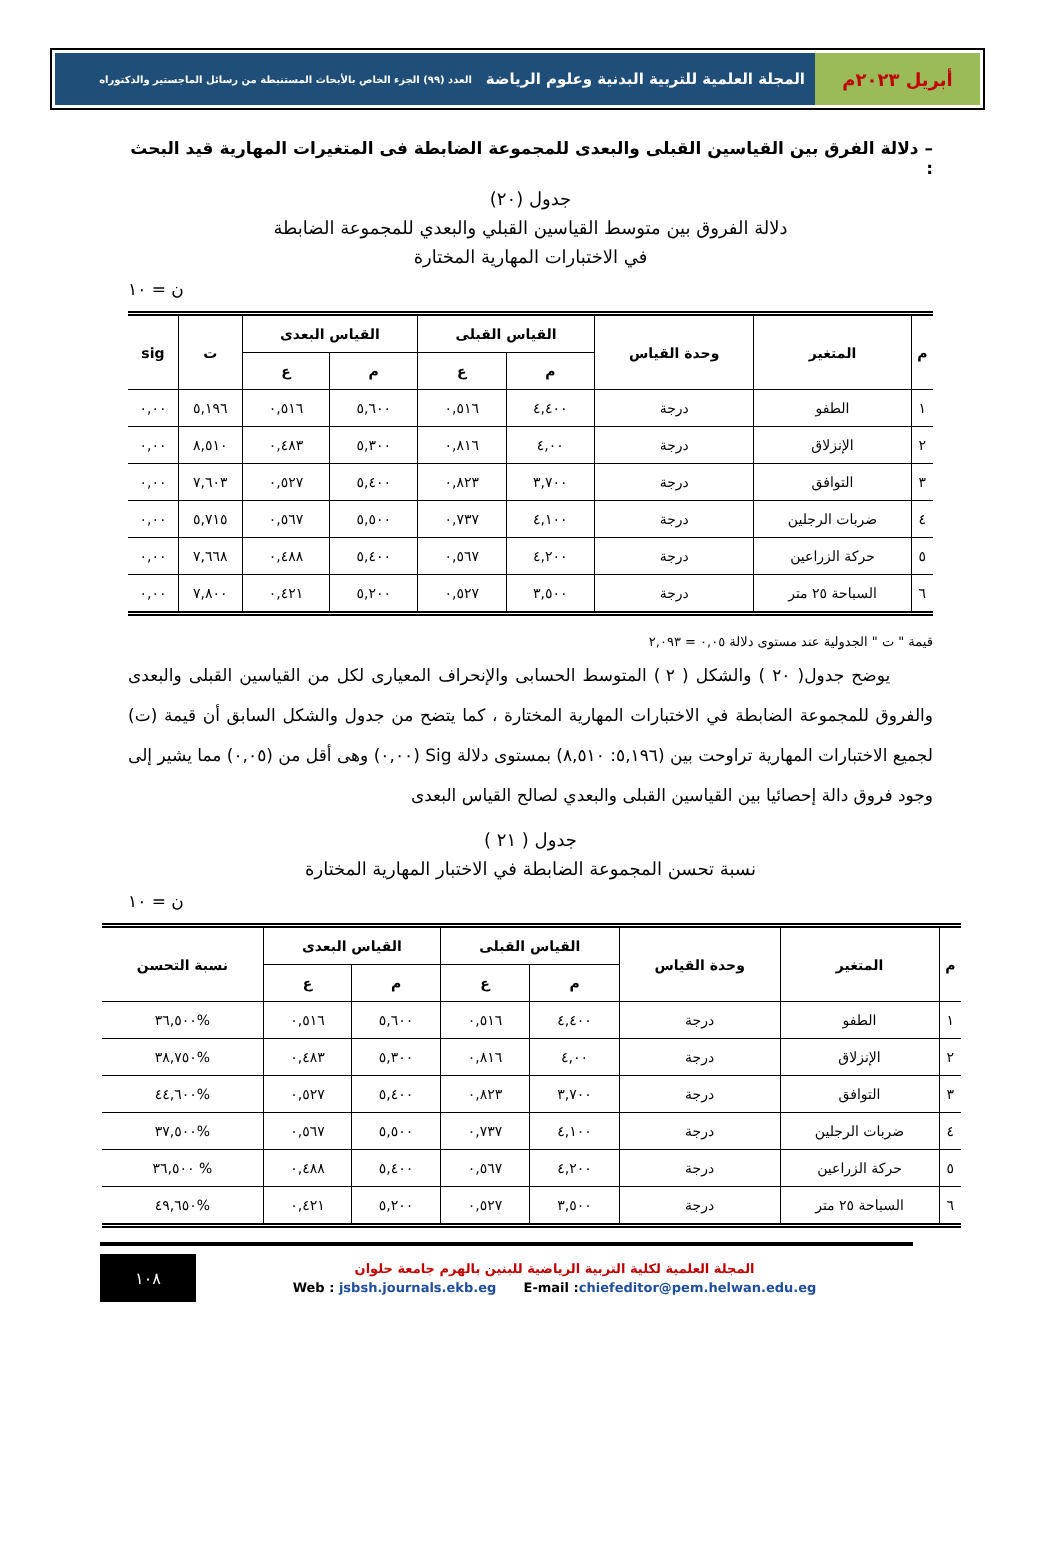أبريل ٢٠٢٣م
المجلة العلمية للتربية البدنية وعلوم الرياضة العدد (٩٩) الجزء الخاص بالأبحاث المستنبطة من رسائل الماجستير والدكتوراه
– دلالة الفرق بين القياسين القبلى والبعدى للمجموعة الضابطة فى المتغيرات المهارية قيد البحث :
جدول (٢٠)
دلالة الفروق بين متوسط القياسين القبلي والبعدي للمجموعة الضابطة
في الاختبارات المهارية المختارة
ن = ١٠
| م | المتغير | وحدة القياس | القياس القبلى | | القياس البعدى | | ت | sig |
| --- | --- | --- | --- | --- | --- | --- | --- | --- |
| | | | م | ع | م | ع | | |
| ١ | الطفو | درجة | ٤,٤٠٠ | ٠,٥١٦ | ٥,٦٠٠ | ٠,٥١٦ | ٥,١٩٦ | ٠,٠٠ |
| ٢ | الإنزلاق | درجة | ٤,٠٠ | ٠,٨١٦ | ٥,٣٠٠ | ٠,٤٨٣ | ٨,٥١٠ | ٠,٠٠ |
| ٣ | التوافق | درجة | ٣,٧٠٠ | ٠,٨٢٣ | ٥,٤٠٠ | ٠,٥٢٧ | ٧,٦٠٣ | ٠,٠٠ |
| ٤ | ضربات الرجلين | درجة | ٤,١٠٠ | ٠,٧٣٧ | ٥,٥٠٠ | ٠,٥٦٧ | ٥,٧١٥ | ٠,٠٠ |
| ٥ | حركة الزراعين | درجة | ٤,٢٠٠ | ٠,٥٦٧ | ٥,٤٠٠ | ٠,٤٨٨ | ٧,٦٦٨ | ٠,٠٠ |
| ٦ | السباحة ٢٥ متر | درجة | ٣,٥٠٠ | ٠,٥٢٧ | ٥,٢٠٠ | ٠,٤٢١ | ٧,٨٠٠ | ٠,٠٠ |
قيمة " ت " الجدولية عند مستوى دلالة ٠,٠٥ = ٢,٠٩٣
يوضح جدول( ٢٠ ) والشكل ( ٢ ) المتوسط الحسابى والإنحراف المعيارى لكل من القياسين القبلى والبعدى والفروق للمجموعة الضابطة في الاختبارات المهارية المختارة ، كما يتضح من جدول والشكل السابق أن قيمة (ت) لجميع الاختبارات المهارية تراوحت بين (٥,١٩٦: ٨,٥١٠) بمستوى دلالة Sig (٠,٠٠) وهى أقل من (٠,٠٥) مما يشير إلى وجود فروق دالة إحصائيا بين القياسين القبلى والبعدي لصالح القياس البعدى
جدول ( ٢١ )
نسبة تحسن المجموعة الضابطة في الاختبار المهارية المختارة
ن = ١٠
| م | المتغير | وحدة القياس | القياس القبلى | | القياس البعدى | | نسبة التحسن |
| --- | --- | --- | --- | --- | --- | --- | --- |
| | | | م | ع | م | ع | |
| ١ | الطفو | درجة | ٤,٤٠٠ | ٠,٥١٦ | ٥,٦٠٠ | ٠,٥١٦ | %٣٦,٥٠٠ |
| ٢ | الإنزلاق | درجة | ٤,٠٠ | ٠,٨١٦ | ٥,٣٠٠ | ٠,٤٨٣ | %٣٨,٧٥٠ |
| ٣ | التوافق | درجة | ٣,٧٠٠ | ٠,٨٢٣ | ٥,٤٠٠ | ٠,٥٢٧ | %٤٤,٦٠٠ |
| ٤ | ضربات الرجلين | درجة | ٤,١٠٠ | ٠,٧٣٧ | ٥,٥٠٠ | ٠,٥٦٧ | %٣٧,٥٠٠ |
| ٥ | حركة الزراعين | درجة | ٤,٢٠٠ | ٠,٥٦٧ | ٥,٤٠٠ | ٠,٤٨٨ | % ٣٦,٥٠٠ |
| ٦ | السباحة ٢٥ متر | درجة | ٣,٥٠٠ | ٠,٥٢٧ | ٥,٢٠٠ | ٠,٤٢١ | %٤٩,٦٥٠ |
المجلة العلمية لكلية التربية الرياضية للبنين بالهرم جامعة حلوان
Web : jsbsh.journals.ekb.eg E-mail :chiefeditor@pem.helwan.edu.eg
١٠٨